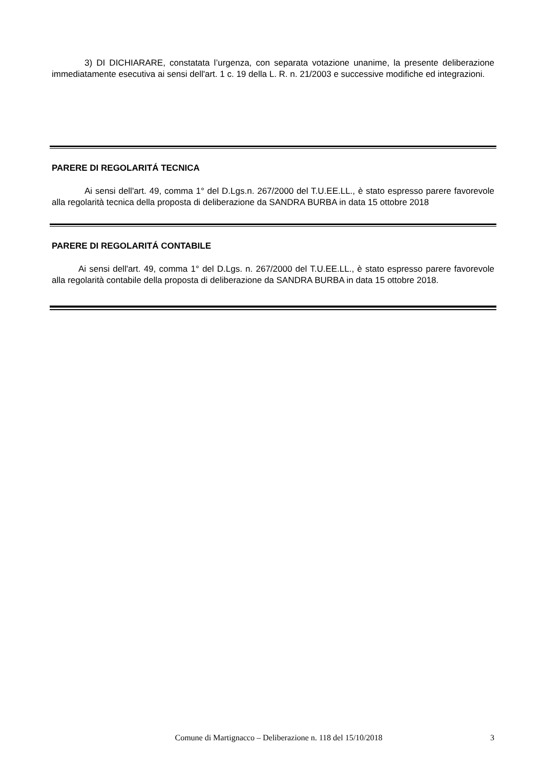3) DI DICHIARARE, constatata l’urgenza, con separata votazione unanime, la presente deliberazione immediatamente esecutiva ai sensi dell'art. 1 c. 19 della L. R. n. 21/2003 e successive modifiche ed integrazioni.
PARERE DI REGOLARITÁ TECNICA
Ai sensi dell'art. 49, comma 1° del D.Lgs.n. 267/2000 del T.U.EE.LL., è stato espresso parere favorevole alla regolarità tecnica della proposta di deliberazione da SANDRA BURBA in data 15 ottobre 2018
PARERE DI REGOLARITÁ CONTABILE
Ai sensi dell'art. 49, comma 1° del D.Lgs. n. 267/2000 del T.U.EE.LL., è stato espresso parere favorevole alla regolarità contabile della proposta di deliberazione da SANDRA BURBA in data 15 ottobre 2018.
Comune di Martignacco – Deliberazione n. 118 del 15/10/2018 3